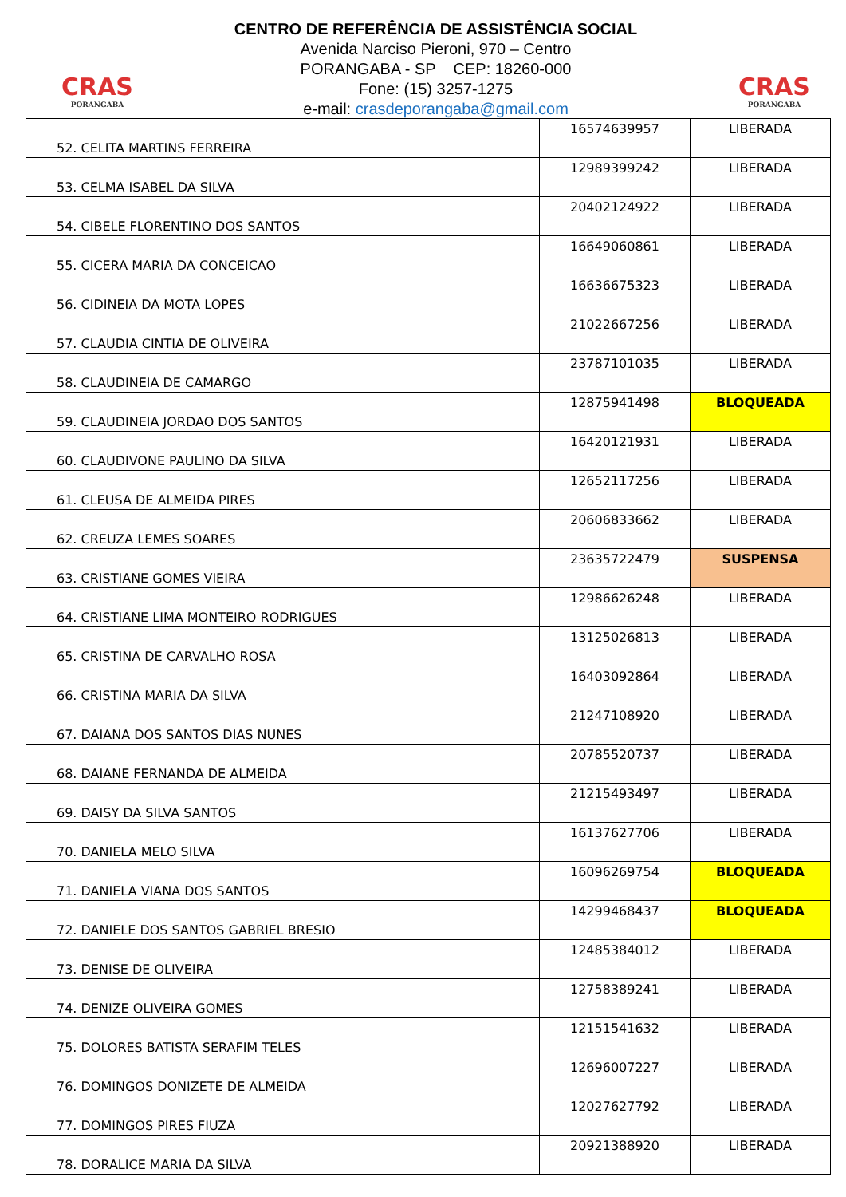CRAS
PORANGABA
CENTRO DE REFERÊNCIA DE ASSISTÊNCIA SOCIAL
Avenida Narciso Pieroni, 970 – Centro
PORANGABA - SP CEP: 18260-000
Fone: (15) 3257-1275
e-mail: crasdeporangaba@gmail.com
CRAS
PORANGABA
| 52. CELITA MARTINS FERREIRA | 16574639957 | LIBERADA |
| 53. CELMA ISABEL DA SILVA | 12989399242 | LIBERADA |
| 54. CIBELE FLORENTINO DOS SANTOS | 20402124922 | LIBERADA |
| 55. CICERA MARIA DA CONCEICAO | 16649060861 | LIBERADA |
| 56. CIDINEIA DA MOTA LOPES | 16636675323 | LIBERADA |
| 57. CLAUDIA CINTIA DE OLIVEIRA | 21022667256 | LIBERADA |
| 58. CLAUDINEIA DE CAMARGO | 23787101035 | LIBERADA |
| 59. CLAUDINEIA JORDAO DOS SANTOS | 12875941498 | BLOQUEADA |
| 60. CLAUDIVONE PAULINO DA SILVA | 16420121931 | LIBERADA |
| 61. CLEUSA DE ALMEIDA PIRES | 12652117256 | LIBERADA |
| 62. CREUZA LEMES SOARES | 20606833662 | LIBERADA |
| 63. CRISTIANE GOMES VIEIRA | 23635722479 | SUSPENSA |
| 64. CRISTIANE LIMA MONTEIRO RODRIGUES | 12986626248 | LIBERADA |
| 65. CRISTINA DE CARVALHO ROSA | 13125026813 | LIBERADA |
| 66. CRISTINA MARIA DA SILVA | 16403092864 | LIBERADA |
| 67. DAIANA DOS SANTOS DIAS NUNES | 21247108920 | LIBERADA |
| 68. DAIANE FERNANDA DE ALMEIDA | 20785520737 | LIBERADA |
| 69. DAISY DA SILVA SANTOS | 21215493497 | LIBERADA |
| 70. DANIELA MELO SILVA | 16137627706 | LIBERADA |
| 71. DANIELA VIANA DOS SANTOS | 16096269754 | BLOQUEADA |
| 72. DANIELE DOS SANTOS GABRIEL BRESIO | 14299468437 | BLOQUEADA |
| 73. DENISE DE OLIVEIRA | 12485384012 | LIBERADA |
| 74. DENIZE OLIVEIRA GOMES | 12758389241 | LIBERADA |
| 75. DOLORES BATISTA SERAFIM TELES | 12151541632 | LIBERADA |
| 76. DOMINGOS DONIZETE DE ALMEIDA | 12696007227 | LIBERADA |
| 77. DOMINGOS PIRES FIUZA | 12027627792 | LIBERADA |
| 78. DORALICE MARIA DA SILVA | 20921388920 | LIBERADA |